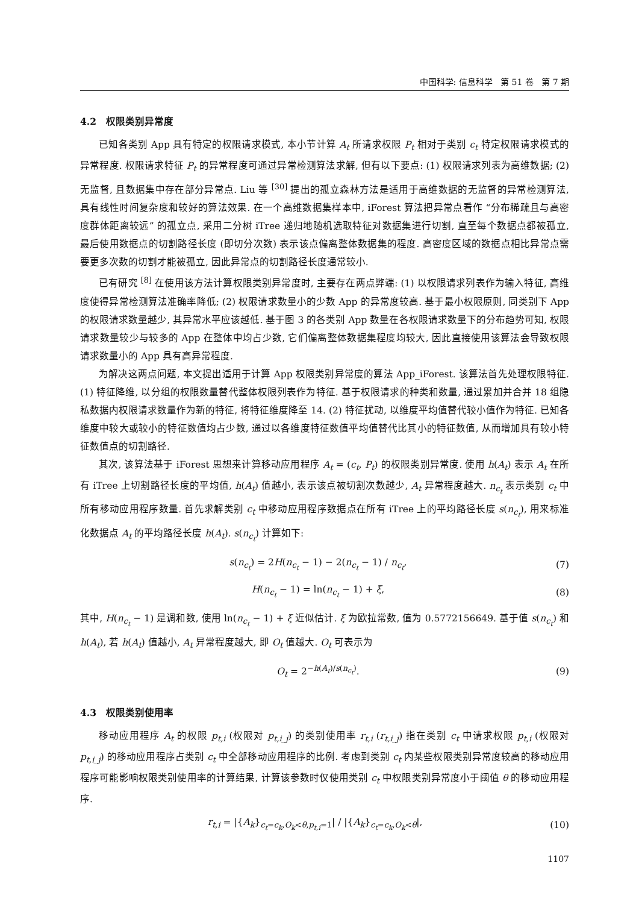中国科学: 信息科学 第 51 卷 第 7 期
4.2 权限类别异常度
已知各类别 App 具有特定的权限请求模式, 本小节计算 A<sub>t</sub> 所请求权限 P<sub>t</sub> 相对于类别 c<sub>t</sub> 特定权限请求模式的异常程度. 权限请求特征 P<sub>t</sub> 的异常程度可通过异常检测算法求解, 但有以下要点: (1) 权限请求列表为高维数据; (2) 无监督, 且数据集中存在部分异常点. Liu 等 <sup>[30]</sup> 提出的孤立森林方法是适用于高维数据的无监督的异常检测算法, 具有线性时间复杂度和较好的算法效果. 在一个高维数据集样本中, iForest 算法把异常点看作 “分布稀疏且与高密度群体距离较远” 的孤立点, 采用二分树 iTree 递归地随机选取特征对数据集进行切割, 直至每个数据点都被孤立, 最后使用数据点的切割路径长度 (即切分次数) 表示该点偏离整体数据集的程度. 高密度区域的数据点相比异常点需要更多次数的切割才能被孤立, 因此异常点的切割路径长度通常较小.
已有研究 <sup>[8]</sup> 在使用该方法计算权限类别异常度时, 主要存在两点弊端: (1) 以权限请求列表作为输入特征, 高维度使得异常检测算法准确率降低; (2) 权限请求数量小的少数 App 的异常度较高. 基于最小权限原则, 同类别下 App 的权限请求数量越少, 其异常水平应该越低. 基于图 3 的各类别 App 数量在各权限请求数量下的分布趋势可知, 权限请求数量较少与较多的 App 在整体中均占少数, 它们偏离整体数据集程度均较大, 因此直接使用该算法会导致权限请求数量小的 App 具有高异常程度.
为解决这两点问题, 本文提出适用于计算 App 权限类别异常度的算法 App_iForest. 该算法首先处理权限特征. (1) 特征降维, 以分组的权限数量替代整体权限列表作为特征. 基于权限请求的种类和数量, 通过累加并合并 18 组隐私数据内权限请求数量作为新的特征, 将特征维度降至 14. (2) 特征扰动, 以维度平均值替代较小值作为特征. 已知各维度中较大或较小的特征数值均占少数, 通过以各维度特征数值平均值替代比其小的特征数值, 从而增加具有较小特征数值点的切割路径.
其次, 该算法基于 iForest 思想来计算移动应用程序 A<sub>t</sub> = (c<sub>t</sub>, P<sub>t</sub>) 的权限类别异常度. 使用 h(A<sub>t</sub>) 表示 A<sub>t</sub> 在所有 iTree 上切割路径长度的平均值, h(A<sub>t</sub>) 值越小, 表示该点被切割次数越少, A<sub>t</sub> 异常程度越大. n<sub>c<sub>t</sub></sub> 表示类别 c<sub>t</sub> 中所有移动应用程序数量. 首先求解类别 c<sub>t</sub> 中移动应用程序数据点在所有 iTree 上的平均路径长度 s(n<sub>c<sub>t</sub></sub>), 用来标准化数据点 A<sub>t</sub> 的平均路径长度 h(A<sub>t</sub>). s(n<sub>c<sub>t</sub></sub>) 计算如下:
s(n<sub>c<sub>t</sub></sub>) = 2H(n<sub>c<sub>t</sub></sub> − 1) − 2(n<sub>c<sub>t</sub></sub> − 1) / n<sub>c<sub>t</sub></sub>, (7)
H(n<sub>c<sub>t</sub></sub> − 1) = ln(n<sub>c<sub>t</sub></sub> − 1) + ξ, (8)
其中, H(n<sub>c<sub>t</sub></sub> − 1) 是调和数, 使用 ln(n<sub>c<sub>t</sub></sub> − 1) + ξ 近似估计. ξ 为欧拉常数, 值为 0.5772156649. 基于值 s(n<sub>c<sub>t</sub></sub>) 和 h(A<sub>t</sub>), 若 h(A<sub>t</sub>) 值越小, A<sub>t</sub> 异常程度越大, 即 O<sub>t</sub> 值越大. O<sub>t</sub> 可表示为
O<sub>t</sub> = 2<sup>−h(A<sub>t</sub>)/s(n<sub>c<sub>t</sub></sub>)</sup>. (9)
4.3 权限类别使用率
移动应用程序 A<sub>t</sub> 的权限 p<sub>t,i</sub> (权限对 p<sub>t,i_j</sub>) 的类别使用率 r<sub>t,i</sub> (r<sub>t,i_j</sub>) 指在类别 c<sub>t</sub> 中请求权限 p<sub>t,i</sub> (权限对 p<sub>t,i_j</sub>) 的移动应用程序占类别 c<sub>t</sub> 中全部移动应用程序的比例. 考虑到类别 c<sub>t</sub> 内某些权限类别异常度较高的移动应用程序可能影响权限类别使用率的计算结果, 计算该参数时仅使用类别 c<sub>t</sub> 中权限类别异常度小于阈值 θ 的移动应用程序.
r<sub>t,i</sub> = |{A<sub>k</sub>}<sub>c<sub>t</sub>=c<sub>k</sub>,O<sub>k</sub><θ,p<sub>t,i</sub>=1</sub>| / |{A<sub>k</sub>}<sub>c<sub>t</sub>=c<sub>k</sub>,O<sub>k</sub><θ</sub>|, (10)
1107